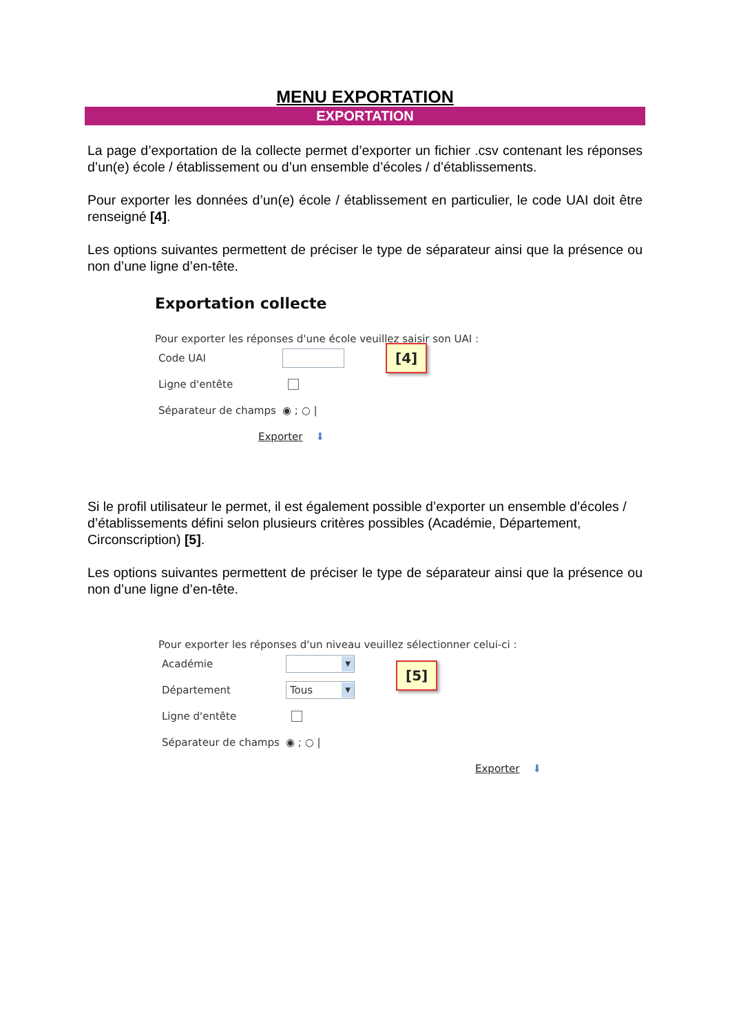MENU EXPORTATION
EXPORTATION
La page d’exportation de la collecte permet d’exporter un fichier .csv contenant les réponses d’un(e) école / établissement ou d’un ensemble d’écoles / d’établissements.
Pour exporter les données d’un(e) école / établissement en particulier, le code UAI doit être renseigné [4].
Les options suivantes permettent de préciser le type de séparateur ainsi que la présence ou non d’une ligne d’en-tête.
Exportation collecte
Pour exporter les réponses d'une école veuillez saisir son UAI :
Code UAI [4]
Ligne d'entête
Séparateur de champs ◉ ; ○ |
Exporter ⬇
Si le profil utilisateur le permet, il est également possible d’exporter un ensemble d’écoles / d’établissements défini selon plusieurs critères possibles (Académie, Département, Circonscription) [5].
Les options suivantes permettent de préciser le type de séparateur ainsi que la présence ou non d’une ligne d’en-tête.
Pour exporter les réponses d'un niveau veuillez sélectionner celui-ci :
Académie ▼ [5]
Département Tous ▼
Ligne d'entête
Séparateur de champs ◉ ; ○ |
Exporter ⬇